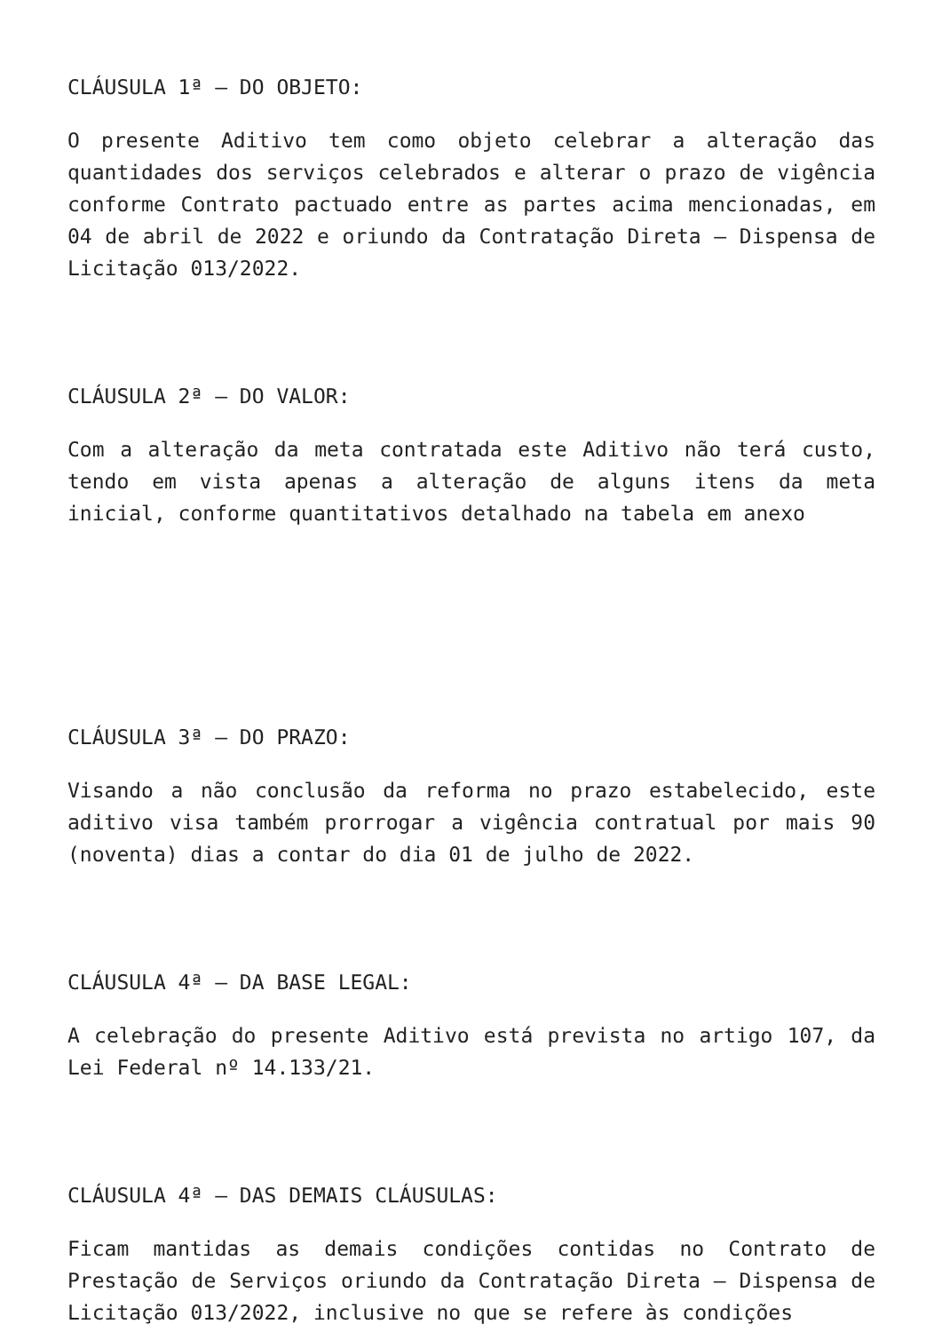CLÁUSULA 1ª – DO OBJETO:
O presente Aditivo tem como objeto celebrar a alteração das quantidades dos serviços celebrados e alterar o prazo de vigência conforme Contrato pactuado entre as partes acima mencionadas, em 04 de abril de 2022 e oriundo da Contratação Direta – Dispensa de Licitação 013/2022.
CLÁUSULA 2ª – DO VALOR:
Com a alteração da meta contratada este Aditivo não terá custo, tendo em vista apenas a alteração de alguns itens da meta inicial, conforme quantitativos detalhado na tabela em anexo
CLÁUSULA 3ª – DO PRAZO:
Visando a não conclusão da reforma no prazo estabelecido, este aditivo visa também prorrogar a vigência contratual por mais 90 (noventa) dias a contar do dia 01 de julho de 2022.
CLÁUSULA 4ª – DA BASE LEGAL:
A celebração do presente Aditivo está prevista no artigo 107, da Lei Federal nº 14.133/21.
CLÁUSULA 4ª – DAS DEMAIS CLÁUSULAS:
Ficam mantidas as demais condições contidas no Contrato de Prestação de Serviços oriundo da Contratação Direta – Dispensa de Licitação 013/2022, inclusive no que se refere às condições